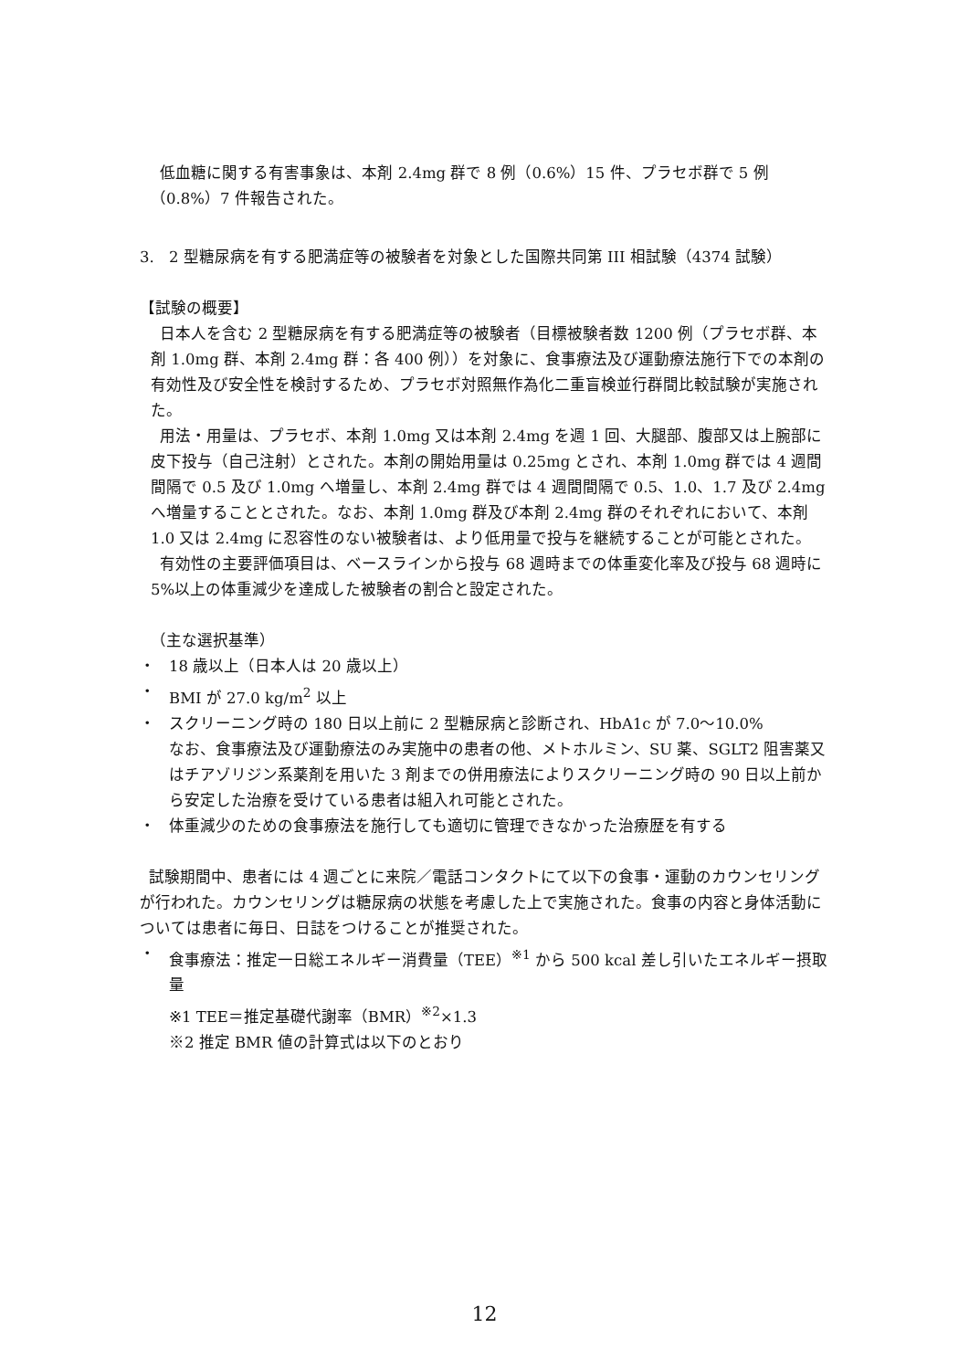低血糖に関する有害事象は、本剤 2.4mg 群で 8 例（0.6%）15 件、プラセボ群で 5 例（0.8%）7 件報告された。
3. 2 型糖尿病を有する肥満症等の被験者を対象とした国際共同第 III 相試験（4374 試験）
【試験の概要】
日本人を含む 2 型糖尿病を有する肥満症等の被験者（目標被験者数 1200 例（プラセボ群、本剤 1.0mg 群、本剤 2.4mg 群：各 400 例））を対象に、食事療法及び運動療法施行下での本剤の有効性及び安全性を検討するため、プラセボ対照無作為化二重盲検並行群間比較試験が実施された。
用法・用量は、プラセボ、本剤 1.0mg 又は本剤 2.4mg を週 1 回、大腿部、腹部又は上腕部に皮下投与（自己注射）とされた。本剤の開始用量は 0.25mg とされ、本剤 1.0mg 群では 4 週間間隔で 0.5 及び 1.0mg へ増量し、本剤 2.4mg 群では 4 週間間隔で 0.5、1.0、1.7 及び 2.4mg へ増量することとされた。なお、本剤 1.0mg 群及び本剤 2.4mg 群のそれぞれにおいて、本剤 1.0 又は 2.4mg に忍容性のない被験者は、より低用量で投与を継続することが可能とされた。
有効性の主要評価項目は、ベースラインから投与 68 週時までの体重変化率及び投与 68 週時に 5%以上の体重減少を達成した被験者の割合と設定された。
（主な選択基準）
・ 18 歳以上（日本人は 20 歳以上）
・ BMI が 27.0 kg/m<sup>2</sup> 以上
・ スクリーニング時の 180 日以上前に 2 型糖尿病と診断され、HbA1c が 7.0～10.0%
なお、食事療法及び運動療法のみ実施中の患者の他、メトホルミン、SU 薬、SGLT2 阻害薬又はチアゾリジン系薬剤を用いた 3 剤までの併用療法によりスクリーニング時の 90 日以上前から安定した治療を受けている患者は組入れ可能とされた。
・ 体重減少のための食事療法を施行しても適切に管理できなかった治療歴を有する
試験期間中、患者には 4 週ごとに来院／電話コンタクトにて以下の食事・運動のカウンセリングが行われた。カウンセリングは糖尿病の状態を考慮した上で実施された。食事の内容と身体活動については患者に毎日、日誌をつけることが推奨された。
・ 食事療法：推定一日総エネルギー消費量（TEE）<sup>※1</sup> から 500 kcal 差し引いたエネルギー摂取量
※1 TEE＝推定基礎代謝率（BMR）<sup>※2</sup>×1.3
※2 推定 BMR 値の計算式は以下のとおり
12